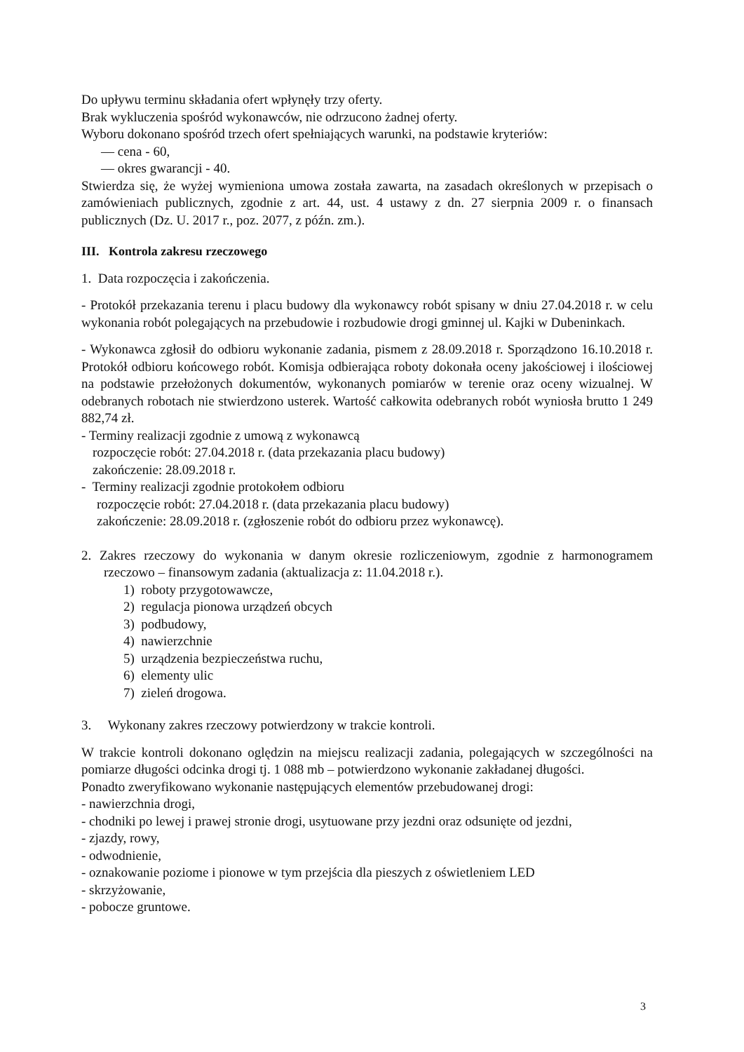Do upływu terminu składania ofert wpłynęły trzy oferty.
Brak wykluczenia spośród wykonawców, nie odrzucono żadnej oferty.
Wyboru dokonano spośród trzech ofert spełniających warunki, na podstawie kryteriów:
— cena - 60,
— okres gwarancji - 40.
Stwierdza się, że wyżej wymieniona umowa została zawarta, na zasadach określonych w przepisach o zamówieniach publicznych, zgodnie z art. 44, ust. 4 ustawy z dn. 27 sierpnia 2009 r. o finansach publicznych (Dz. U. 2017 r., poz. 2077, z późn. zm.).
III. Kontrola zakresu rzeczowego
1. Data rozpoczęcia i zakończenia.
- Protokół przekazania terenu i placu budowy dla wykonawcy robót spisany w dniu 27.04.2018 r. w celu wykonania robót polegających na przebudowie i rozbudowie drogi gminnej ul. Kajki w Dubeninkach.
- Wykonawca zgłosił do odbioru wykonanie zadania, pismem z 28.09.2018 r. Sporządzono 16.10.2018 r. Protokół odbioru końcowego robót. Komisja odbierająca roboty dokonała oceny jakościowej i ilościowej na podstawie przełożonych dokumentów, wykonanych pomiarów w terenie oraz oceny wizualnej. W odebranych robotach nie stwierdzono usterek. Wartość całkowita odebranych robót wyniosła brutto 1 249 882,74 zł.
- Terminy realizacji zgodnie z umową z wykonawcą
rozpoczęcie robót: 27.04.2018 r. (data przekazania placu budowy)
zakończenie: 28.09.2018 r.
- Terminy realizacji zgodnie protokołem odbioru
rozpoczęcie robót: 27.04.2018 r. (data przekazania placu budowy)
zakończenie: 28.09.2018 r. (zgłoszenie robót do odbioru przez wykonawcę).
2. Zakres rzeczowy do wykonania w danym okresie rozliczeniowym, zgodnie z harmonogramem rzeczowo – finansowym zadania (aktualizacja z: 11.04.2018 r.).
1) roboty przygotowawcze,
2) regulacja pionowa urządzeń obcych
3) podbudowy,
4) nawierzchnie
5) urządzenia bezpieczeństwa ruchu,
6) elementy ulic
7) zieleń drogowa.
3. Wykonany zakres rzeczowy potwierdzony w trakcie kontroli.
W trakcie kontroli dokonano oględzin na miejscu realizacji zadania, polegających w szczególności na pomiarze długości odcinka drogi tj. 1 088 mb – potwierdzono wykonanie zakładanej długości.
Ponadto zweryfikowano wykonanie następujących elementów przebudowanej drogi:
- nawierzchnia drogi,
- chodniki po lewej i prawej stronie drogi, usytuowane przy jezdni oraz odsunięte od jezdni,
- zjazdy, rowy,
- odwodnienie,
- oznakowanie poziome i pionowe w tym przejścia dla pieszych z oświetleniem LED
- skrzyżowanie,
- pobocze gruntowe.
3